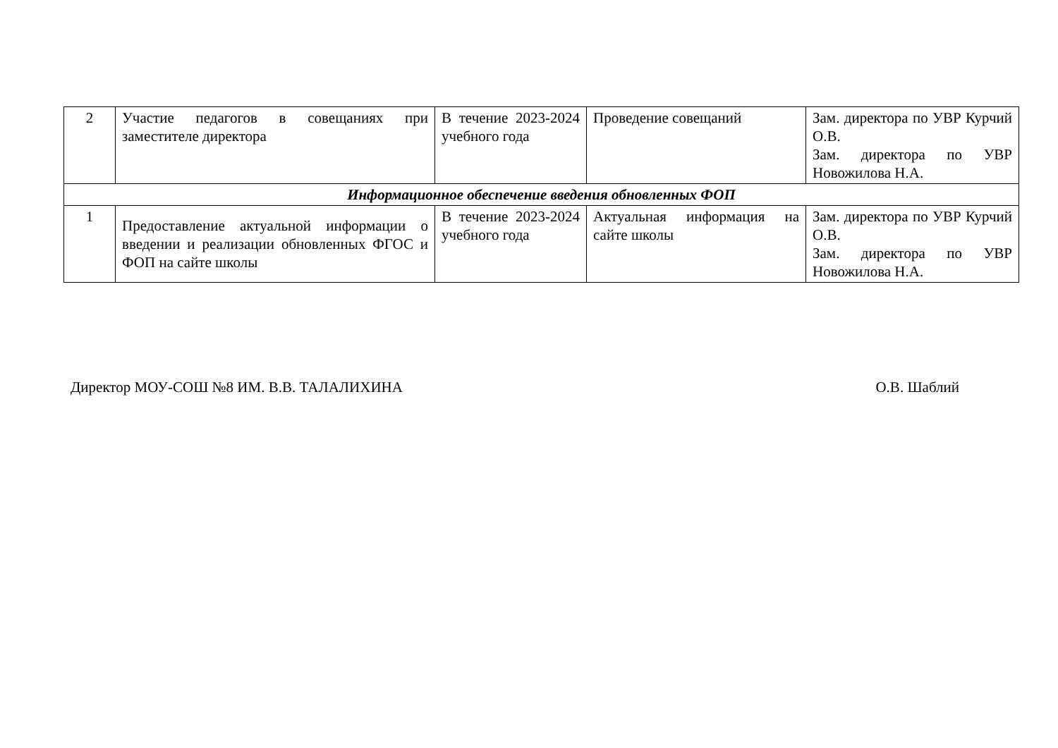| 2 | Участие педагогов в совещаниях при заместителе директора | В течение 2023-2024 учебного года | Проведение совещаний | Зам. директора по УВР Курчий О.В. Зам. директора по УВР Новожилова Н.А. |
| Информационное обеспечение введения обновленных ФОП | | | | |
| 1 | Предоставление актуальной информации о введении и реализации обновленных ФГОС и ФОП на сайте школы | В течение 2023-2024 учебного года | Актуальная информация на сайте школы | Зам. директора по УВР Курчий О.В. Зам. директора по УВР Новожилова Н.А. |
Директор МОУ-СОШ №8 ИМ. В.В. ТАЛАЛИХИНА О.В. Шаблий